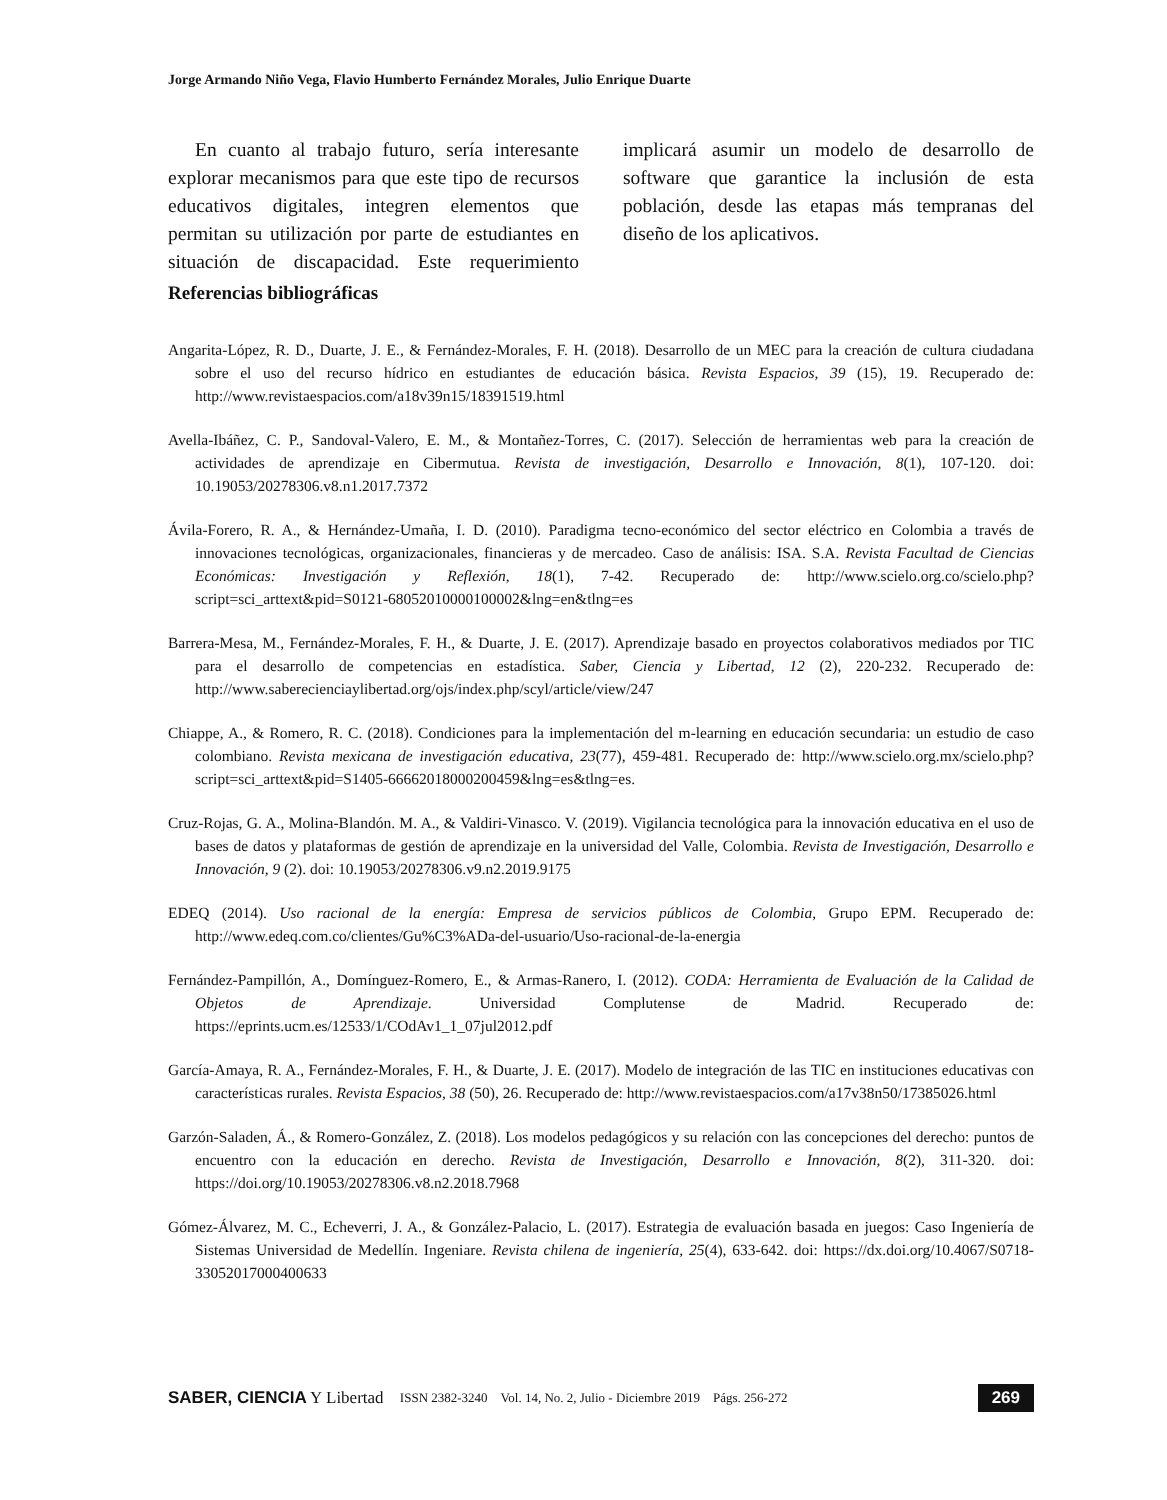Jorge Armando Niño Vega, Flavio Humberto Fernández Morales, Julio Enrique Duarte
En cuanto al trabajo futuro, sería interesante explorar mecanismos para que este tipo de recursos educativos digitales, integren elementos que permitan su utilización por parte de estudiantes en situación de discapacidad. Este requerimiento implicará asumir un modelo de desarrollo de software que garantice la inclusión de esta población, desde las etapas más tempranas del diseño de los aplicativos.
Referencias bibliográficas
Angarita-López, R. D., Duarte, J. E., & Fernández-Morales, F. H. (2018). Desarrollo de un MEC para la creación de cultura ciudadana sobre el uso del recurso hídrico en estudiantes de educación básica. Revista Espacios, 39 (15), 19. Recuperado de: http://www.revistaespacios.com/a18v39n15/18391519.html
Avella-Ibáñez, C. P., Sandoval-Valero, E. M., & Montañez-Torres, C. (2017). Selección de herramientas web para la creación de actividades de aprendizaje en Cibermutua. Revista de investigación, Desarrollo e Innovación, 8(1), 107-120. doi: 10.19053/20278306.v8.n1.2017.7372
Ávila-Forero, R. A., & Hernández-Umaña, I. D. (2010). Paradigma tecno-económico del sector eléctrico en Colombia a través de innovaciones tecnológicas, organizacionales, financieras y de mercadeo. Caso de análisis: ISA. S.A. Revista Facultad de Ciencias Económicas: Investigación y Reflexión, 18(1), 7-42. Recuperado de: http://www.scielo.org.co/scielo.php?script=sci_arttext&pid=S0121-68052010000100002&lng=en&tlng=es
Barrera-Mesa, M., Fernández-Morales, F. H., & Duarte, J. E. (2017). Aprendizaje basado en proyectos colaborativos mediados por TIC para el desarrollo de competencias en estadística. Saber, Ciencia y Libertad, 12 (2), 220-232. Recuperado de: http://www.saberecienciaylibertad.org/ojs/index.php/scyl/article/view/247
Chiappe, A., & Romero, R. C. (2018). Condiciones para la implementación del m-learning en educación secundaria: un estudio de caso colombiano. Revista mexicana de investigación educativa, 23(77), 459-481. Recuperado de: http://www.scielo.org.mx/scielo.php?script=sci_arttext&pid=S1405-66662018000200459&lng=es&tlng=es.
Cruz-Rojas, G. A., Molina-Blandón. M. A., & Valdiri-Vinasco. V. (2019). Vigilancia tecnológica para la innovación educativa en el uso de bases de datos y plataformas de gestión de aprendizaje en la universidad del Valle, Colombia. Revista de Investigación, Desarrollo e Innovación, 9 (2). doi: 10.19053/20278306.v9.n2.2019.9175
EDEQ (2014). Uso racional de la energía: Empresa de servicios públicos de Colombia, Grupo EPM. Recuperado de: http://www.edeq.com.co/clientes/Gu%C3%ADa-del-usuario/Uso-racional-de-la-energia
Fernández-Pampillón, A., Domínguez-Romero, E., & Armas-Ranero, I. (2012). CODA: Herramienta de Evaluación de la Calidad de Objetos de Aprendizaje. Universidad Complutense de Madrid. Recuperado de: https://eprints.ucm.es/12533/1/COdAv1_1_07jul2012.pdf
García-Amaya, R. A., Fernández-Morales, F. H., & Duarte, J. E. (2017). Modelo de integración de las TIC en instituciones educativas con características rurales. Revista Espacios, 38 (50), 26. Recuperado de: http://www.revistaespacios.com/a17v38n50/17385026.html
Garzón-Saladen, Á., & Romero-González, Z. (2018). Los modelos pedagógicos y su relación con las concepciones del derecho: puntos de encuentro con la educación en derecho. Revista de Investigación, Desarrollo e Innovación, 8(2), 311-320. doi: https://doi.org/10.19053/20278306.v8.n2.2018.7968
Gómez-Álvarez, M. C., Echeverri, J. A., & González-Palacio, L. (2017). Estrategia de evaluación basada en juegos: Caso Ingeniería de Sistemas Universidad de Medellín. Ingeniare. Revista chilena de ingeniería, 25(4), 633-642. doi: https://dx.doi.org/10.4067/S0718-33052017000400633
SABER, CIENCIA Y Libertad ISSN 2382-3240 Vol. 14, No. 2, Julio - Diciembre 2019 Págs. 256-272 269